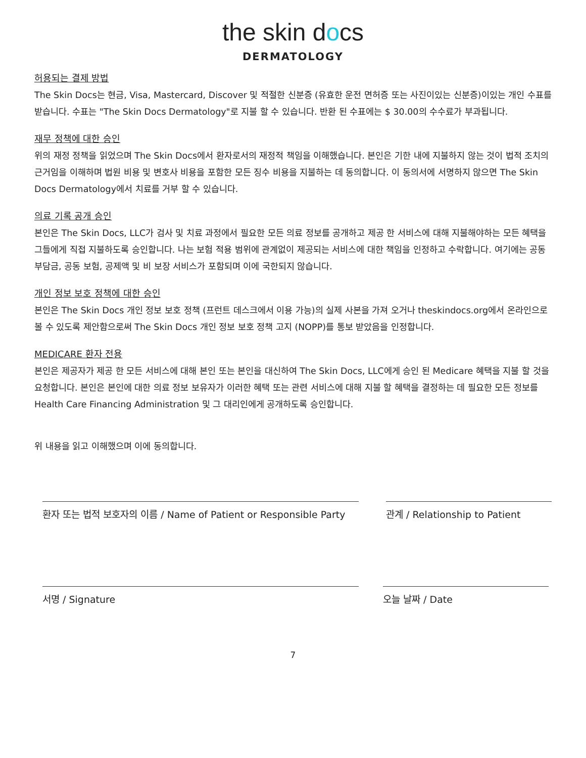the skin docs
DERMATOLOGY
허용되는 결제 방법
The Skin Docs는 현금, Visa, Mastercard, Discover 및 적절한 신분증 (유효한 운전 면허증 또는 사진이있는 신분증)이있는 개인 수표를받습니다. 수표는 "The Skin Docs Dermatology"로 지불 할 수 있습니다. 반환 된 수표에는 $ 30.00의 수수료가 부과됩니다.
재무 정책에 대한 승인
위의 재정 정책을 읽었으며 The Skin Docs에서 환자로서의 재정적 책임을 이해했습니다. 본인은 기한 내에 지불하지 않는 것이 법적 조치의 근거임을 이해하며 법원 비용 및 변호사 비용을 포함한 모든 징수 비용을 지불하는 데 동의합니다. 이 동의서에 서명하지 않으면 The Skin Docs Dermatology에서 치료를 거부 할 수 있습니다.
의료 기록 공개 승인
본인은 The Skin Docs, LLC가 검사 및 치료 과정에서 필요한 모든 의료 정보를 공개하고 제공 한 서비스에 대해 지불해야하는 모든 혜택을 그들에게 직접 지불하도록 승인합니다. 나는 보험 적용 범위에 관계없이 제공되는 서비스에 대한 책임을 인정하고 수락합니다. 여기에는 공동 부담금, 공동 보험, 공제액 및 비 보장 서비스가 포함되며 이에 국한되지 않습니다.
개인 정보 보호 정책에 대한 승인
본인은 The Skin Docs 개인 정보 보호 정책 (프런트 데스크에서 이용 가능)의 실제 사본을 가져 오거나 theskindocs.org에서 온라인으로 볼 수 있도록 제안함으로써 The Skin Docs 개인 정보 보호 정책 고지 (NOPP)를 통보 받았음을 인정합니다.
MEDICARE 환자 전용
본인은 제공자가 제공 한 모든 서비스에 대해 본인 또는 본인을 대신하여 The Skin Docs, LLC에게 승인 된 Medicare 혜택을 지불 할 것을 요청합니다. 본인은 본인에 대한 의료 정보 보유자가 이러한 혜택 또는 관련 서비스에 대해 지불 할 혜택을 결정하는 데 필요한 모든 정보를 Health Care Financing Administration 및 그 대리인에게 공개하도록 승인합니다.
위 내용을 읽고 이해했으며 이에 동의합니다.
환자 또는 법적 보호자의 이름 / Name of Patient or Responsible Party
관계 / Relationship to Patient
서명 / Signature 오늘 날짜 / Date
7